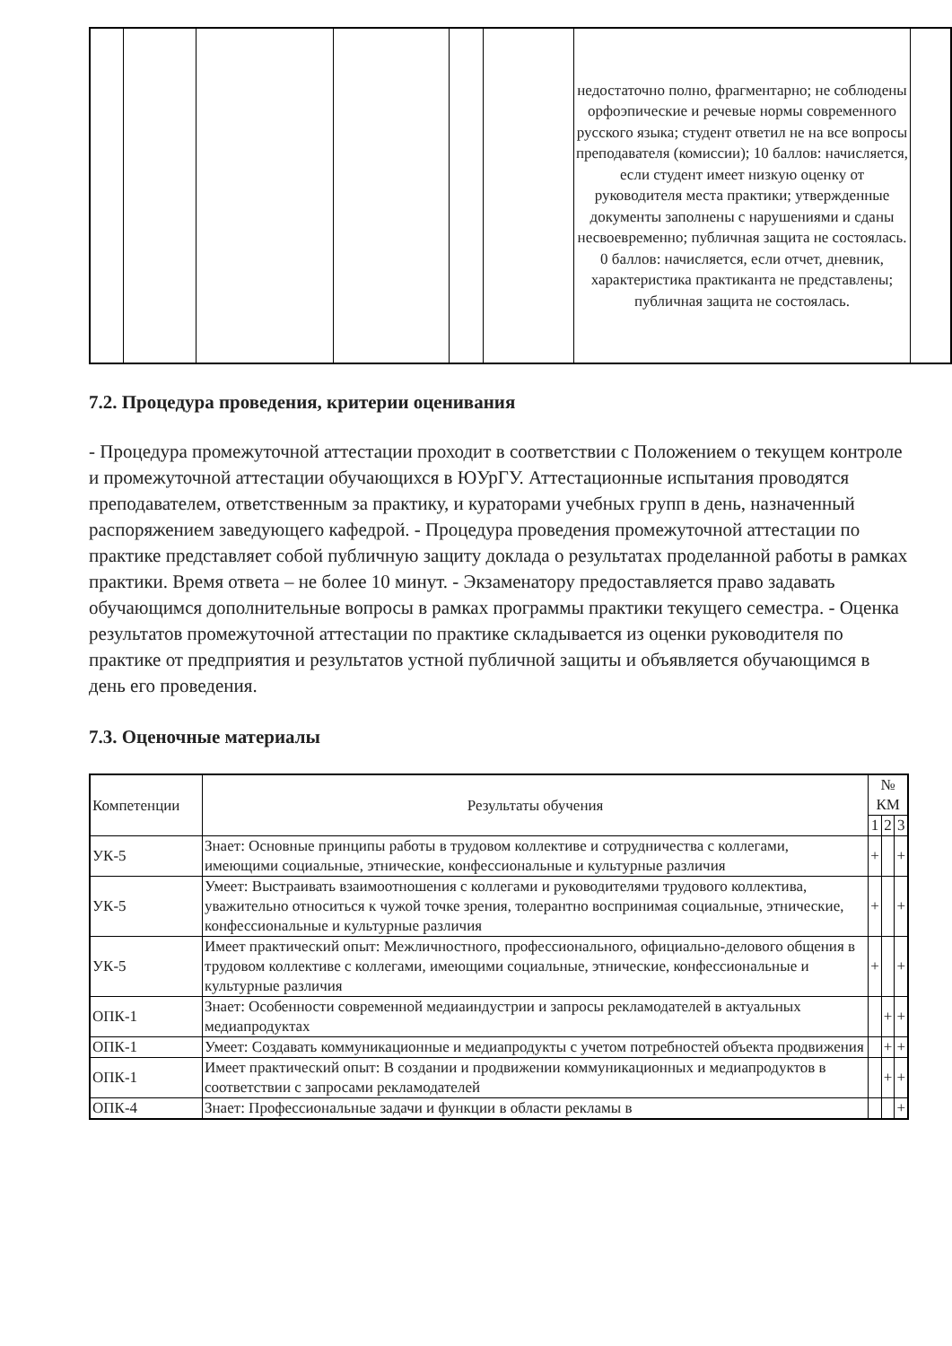| | | | | | | недостаточно полно, фрагментарно; не соблюдены орфоэпические и речевые нормы современного русского языка; студент ответил не на все вопросы преподавателя (комиссии); 10 баллов: начисляется, если студент имеет низкую оценку от руководителя места практики; утвержденные документы заполнены с нарушениями и сданы несвоевременно; публичная защита не состоялась. 0 баллов: начисляется, если отчет, дневник, характеристика практиканта не представлены; публичная защита не состоялась. | |
7.2. Процедура проведения, критерии оценивания
- Процедура промежуточной аттестации проходит в соответствии с Положением о текущем контроле и промежуточной аттестации обучающихся в ЮУрГУ. Аттестационные испытания проводятся преподавателем, ответственным за практику, и кураторами учебных групп в день, назначенный распоряжением заведующего кафедрой. - Процедура проведения промежуточной аттестации по практике представляет собой публичную защиту доклада о результатах проделанной работы в рамках практики. Время ответа – не более 10 минут. - Экзаменатору предоставляется право задавать обучающимся дополнительные вопросы в рамках программы практики текущего семестра. - Оценка результатов промежуточной аттестации по практике складывается из оценки руководителя по практике от предприятия и результатов устной публичной защиты и объявляется обучающимся в день его проведения.
7.3. Оценочные материалы
| Компетенции | Результаты обучения | № КМ | | |
| --- | --- | --- | --- | --- |
| | | 1 | 2 | 3 |
| УК-5 | Знает: Основные принципы работы в трудовом коллективе и сотрудничества с коллегами, имеющими социальные, этнические, конфессиональные и культурные различия | + | | + |
| УК-5 | Умеет: Выстраивать взаимоотношения с коллегами и руководителями трудового коллектива, уважительно относиться к чужой точке зрения, толерантно воспринимая социальные, этнические, конфессиональные и культурные различия | + | | + |
| УК-5 | Имеет практический опыт: Межличностного, профессионального, официально-делового общения в трудовом коллективе с коллегами, имеющими социальные, этнические, конфессиональные и культурные различия | + | | + |
| ОПК-1 | Знает: Особенности современной медиаиндустрии и запросы рекламодателей в актуальных медиапродуктах | | + | + |
| ОПК-1 | Умеет: Создавать коммуникационные и медиапродукты с учетом потребностей объекта продвижения | | + | + |
| ОПК-1 | Имеет практический опыт: В создании и продвижении коммуникационных и медиапродуктов в соответствии с запросами рекламодателей | | + | + |
| ОПК-4 | Знает: Профессиональные задачи и функции в области рекламы в | | | + |